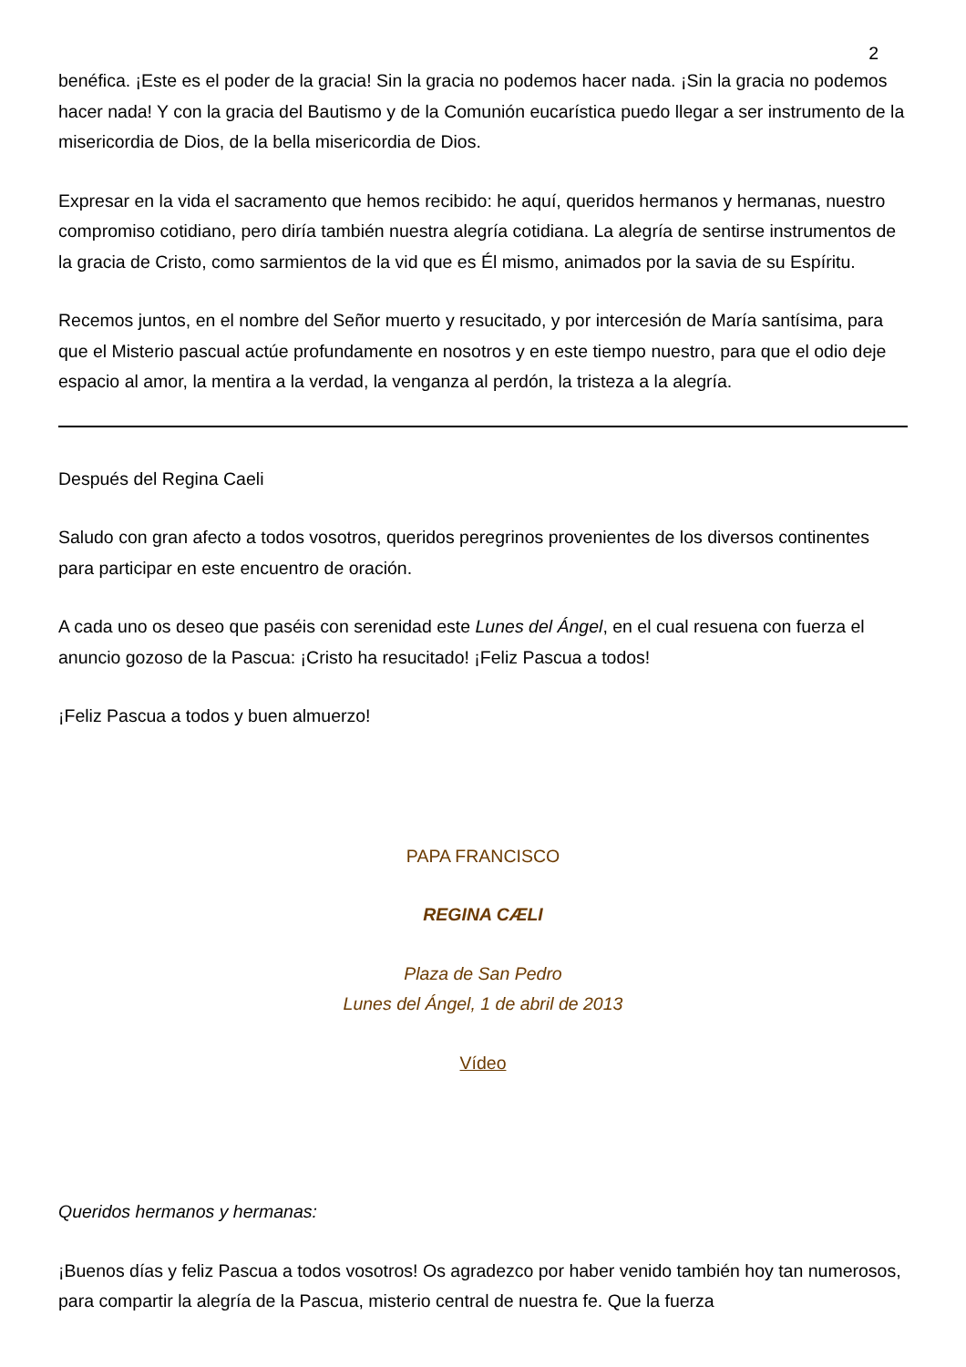2
benéfica. ¡Este es el poder de la gracia! Sin la gracia no podemos hacer nada. ¡Sin la gracia no podemos hacer nada! Y con la gracia del Bautismo y de la Comunión eucarística puedo llegar a ser instrumento de la misericordia de Dios, de la bella misericordia de Dios.
Expresar en la vida el sacramento que hemos recibido: he aquí, queridos hermanos y hermanas, nuestro compromiso cotidiano, pero diría también nuestra alegría cotidiana. La alegría de sentirse instrumentos de la gracia de Cristo, como sarmientos de la vid que es Él mismo, animados por la savia de su Espíritu.
Recemos juntos, en el nombre del Señor muerto y resucitado, y por intercesión de María santísima, para que el Misterio pascual actúe profundamente en nosotros y en este tiempo nuestro, para que el odio deje espacio al amor, la mentira a la verdad, la venganza al perdón, la tristeza a la alegría.
Después del Regina Caeli
Saludo con gran afecto a todos vosotros, queridos peregrinos provenientes de los diversos continentes para participar en este encuentro de oración.
A cada uno os deseo que paséis con serenidad este Lunes del Ángel, en el cual resuena con fuerza el anuncio gozoso de la Pascua: ¡Cristo ha resucitado! ¡Feliz Pascua a todos!
¡Feliz Pascua a todos y buen almuerzo!
PAPA FRANCISCO
REGINA CÆLI
Plaza de San Pedro
Lunes del Ángel, 1 de abril de 2013
Vídeo
Queridos hermanos y hermanas:
¡Buenos días y feliz Pascua a todos vosotros! Os agradezco por haber venido también hoy tan numerosos, para compartir la alegría de la Pascua, misterio central de nuestra fe. Que la fuerza